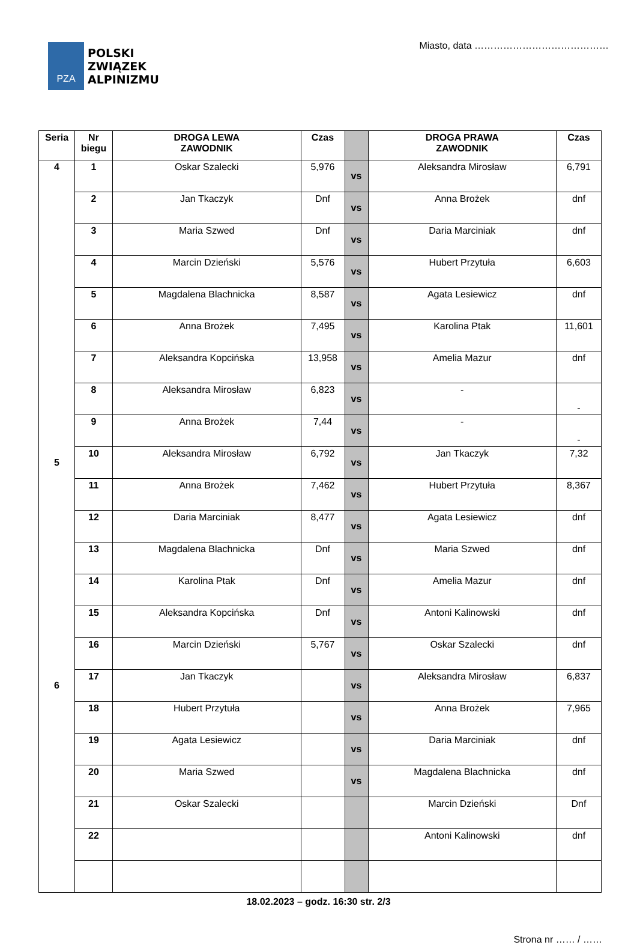PZA
POLSKI
ZWIĄZEK
ALPINIZMU
Miasto, data ……………………………………
| Seria | Nr biegu | DROGA LEWA ZAWODNIK | Czas | | DROGA PRAWA ZAWODNIK | Czas |
| --- | --- | --- | --- | --- | --- | --- |
| 4 | 1 | Oskar Szalecki | 5,976 | vs | Aleksandra Mirosław | 6,791 |
| | 2 | Jan Tkaczyk | Dnf | vs | Anna Brożek | dnf |
| | 3 | Maria Szwed | Dnf | vs | Daria Marciniak | dnf |
| | 4 | Marcin Dzieński | 5,576 | vs | Hubert Przytuła | 6,603 |
| | 5 | Magdalena Blachnicka | 8,587 | vs | Agata Lesiewicz | dnf |
| | 6 | Anna Brożek | 7,495 | vs | Karolina Ptak | 11,601 |
| | 7 | Aleksandra Kopcińska | 13,958 | vs | Amelia Mazur | dnf |
| | 8 | Aleksandra Mirosław | 6,823 | vs | - | - |
| | 9 | Anna Brożek | 7,44 | vs | - | - |
| 5 | 10 | Aleksandra Mirosław | 6,792 | vs | Jan Tkaczyk | 7,32 |
| | 11 | Anna Brożek | 7,462 | vs | Hubert Przytuła | 8,367 |
| | 12 | Daria Marciniak | 8,477 | vs | Agata Lesiewicz | dnf |
| | 13 | Magdalena Blachnicka | Dnf | vs | Maria Szwed | dnf |
| | 14 | Karolina Ptak | Dnf | vs | Amelia Mazur | dnf |
| | 15 | Aleksandra Kopcińska | Dnf | vs | Antoni Kalinowski | dnf |
| | 16 | Marcin Dzieński | 5,767 | vs | Oskar Szalecki | dnf |
| 6 | 17 | Jan Tkaczyk | | vs | Aleksandra Mirosław | 6,837 |
| | 18 | Hubert Przytuła | | vs | Anna Brożek | 7,965 |
| | 19 | Agata Lesiewicz | | vs | Daria Marciniak | dnf |
| | 20 | Maria Szwed | | vs | Magdalena Blachnicka | dnf |
| | 21 | Oskar Szalecki | | | Marcin Dzieński | Dnf |
| | 22 | | | | Antoni Kalinowski | dnf |
18.02.2023 – godz. 16:30 str. 2/3
Strona nr …… / ……